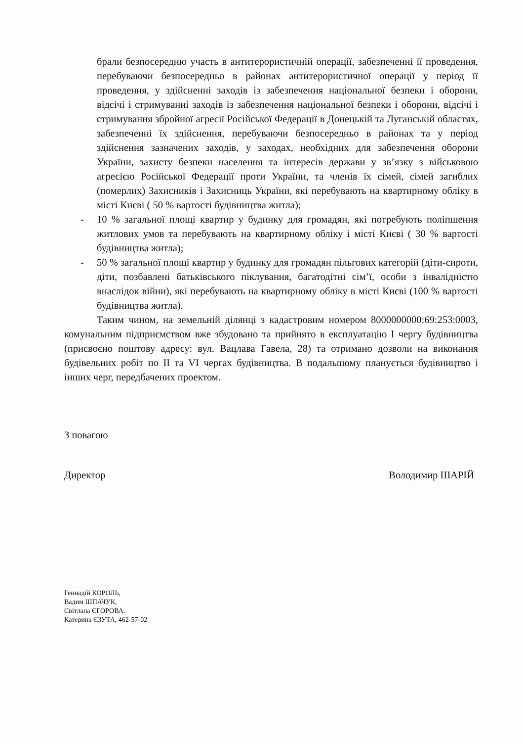брали безпосередню участь в антитерористичній операції, забезпеченні її проведення, перебуваючи безпосередньо в районах антитерористичної операції у період її проведення, у здійсненні заходів із забезпечення національної безпеки і оборони, відсічі і стримуванні заходів із забезпечення національної безпеки і оборони, відсічі і стримування збройної агресії Російської Федерації в Донецькій та Луганській областях, забезпеченні їх здійснення, перебуваючи безпосередньо в районах та у період здійснення зазначених заходів, у заходах, необхідних для забезпечення оборони України, захисту безпеки населення та інтересів держави у зв’язку з військовою агресією Російської Федерації проти України, та членів їх сімей, сімей загиблих (померлих) Захисників і Захисниць України, які перебувають на квартирному обліку в місті Києві ( 50 % вартості будівництва житла);
- 10 % загальної площі квартир у будинку для громадян, які потребують поліпшення житлових умов та перебувають на квартирному обліку і місті Києві ( 30 % вартості будівництва житла);
- 50 % загальної площі квартир у будинку для громадян пільгових категорій (діти-сироти, діти, позбавлені батьківського піклування, багатодітні сім’ї, особи з інвалідністю внаслідок війни), які перебувають на квартирному обліку в місті Києві (100 % вартості будівництва житла).
Таким чином, на земельній ділянці з кадастровим номером 8000000000:69:253:0003, комунальним підприємством вже збудовано та прийнято в експлуатацію І чергу будівництва (присвоєно поштову адресу: вул. Вацлава Гавела, 28) та отримано дозволи на виконання будівельних робіт по ІІ та VI чергах будівництва. В подальшому планується будівництво і інших черг, передбачених проектом.
З повагою
Директор Володимир ШАРІЙ
Геннадій КОРОЛЬ,
Вадим ШПАЧУК,
Світлана ЄГОРОВА.
Катерина ЄЗУТА, 462-57-02